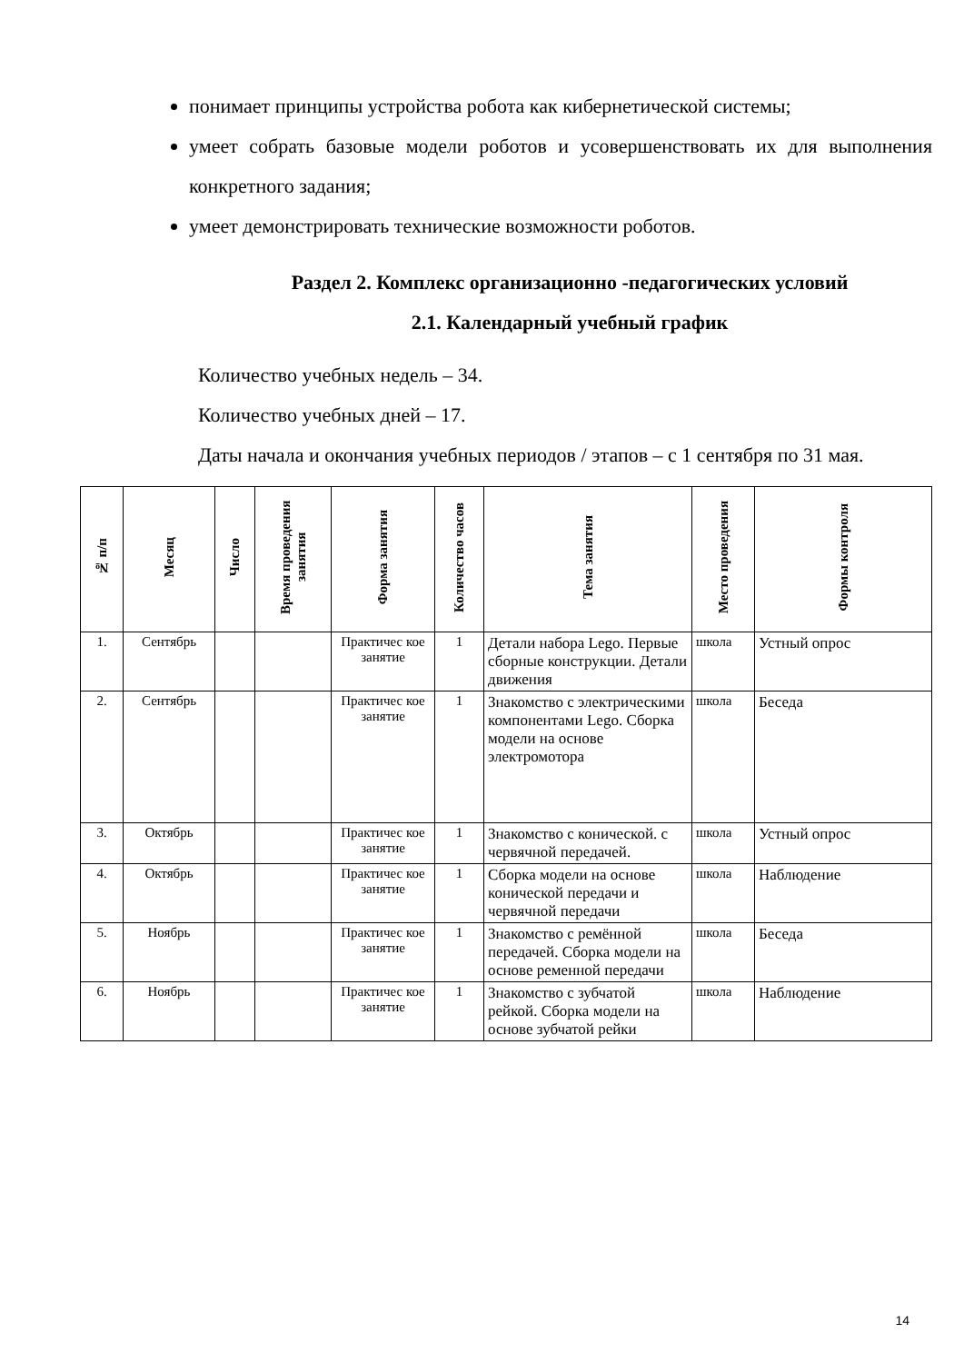понимает принципы устройства робота как кибернетической системы;
умеет собрать базовые модели роботов и усовершенствовать их для выполнения конкретного задания;
умеет демонстрировать технические возможности роботов.
Раздел 2. Комплекс организационно -педагогических условий
2.1. Календарный учебный график
Количество учебных недель – 34.
Количество учебных дней – 17.
Даты начала и окончания учебных периодов / этапов – с 1 сентября по 31 мая.
| № п/п | Месяц | Число | Время проведения занятия | Форма занятия | Количество часов | Тема занятия | Место проведения | Формы контроля |
| --- | --- | --- | --- | --- | --- | --- | --- | --- |
| 1. | Сентябрь | | | Практичес кое занятие | 1 | Детали набора Lego. Первые сборные конструкции. Детали движения | школа | Устный опрос |
| 2. | Сентябрь | | | Практичес кое занятие | 1 | Знакомство с электрическими компонентами Lego. Сборка модели на основе электромотора | школа | Беседа |
| 3. | Октябрь | | | Практичес кое занятие | 1 | Знакомство с конической. с червячной передачей. | школа | Устный опрос |
| 4. | Октябрь | | | Практичес кое занятие | 1 | Сборка модели на основе конической передачи и червячной передачи | школа | Наблюдение |
| 5. | Ноябрь | | | Практичес кое занятие | 1 | Знакомство с ремённой передачей. Сборка модели на основе ременной передачи | школа | Беседа |
| 6. | Ноябрь | | | Практичес кое занятие | 1 | Знакомство с зубчатой рейкой. Сборка модели на основе зубчатой рейки | школа | Наблюдение |
14